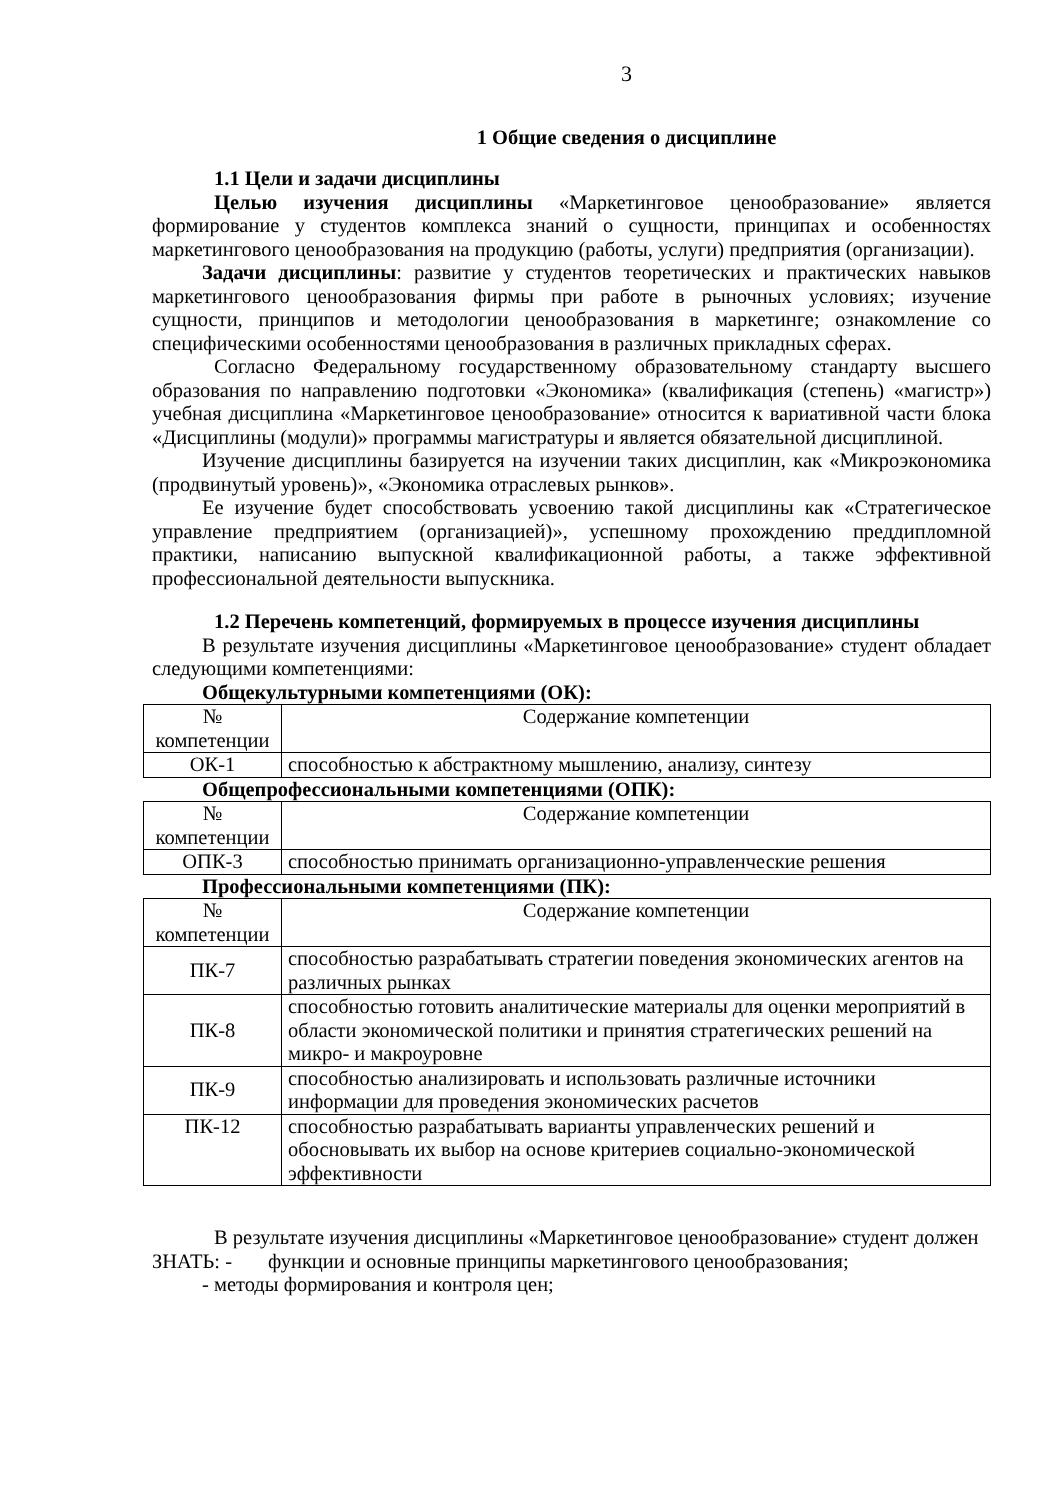3
1 Общие сведения о дисциплине
1.1 Цели и задачи дисциплины
Целью изучения дисциплины «Маркетинговое ценообразование» является формирование у студентов комплекса знаний о сущности, принципах и особенностях маркетингового ценообразования на продукцию (работы, услуги) предприятия (организации).
Задачи дисциплины: развитие у студентов теоретических и практических навыков маркетингового ценообразования фирмы при работе в рыночных условиях; изучение сущности, принципов и методологии ценообразования в маркетинге; ознакомление со специфическими особенностями ценообразования в различных прикладных сферах.
Согласно Федеральному государственному образовательному стандарту высшего образования по направлению подготовки «Экономика» (квалификация (степень) «магистр») учебная дисциплина «Маркетинговое ценообразование» относится к вариативной части блока «Дисциплины (модули)» программы магистратуры и является обязательной дисциплиной.
Изучение дисциплины базируется на изучении таких дисциплин, как «Микроэкономика (продвинутый уровень)», «Экономика отраслевых рынков».
Ее изучение будет способствовать усвоению такой дисциплины как «Стратегическое управление предприятием (организацией)», успешному прохождению преддипломной практики, написанию выпускной квалификационной работы, а также эффективной профессиональной деятельности выпускника.
1.2 Перечень компетенций, формируемых в процессе изучения дисциплины
В результате изучения дисциплины «Маркетинговое ценообразование» студент обладает следующими компетенциями:
Общекультурными компетенциями (ОК):
| № компетенции | Содержание компетенции |
| --- | --- |
| ОК-1 | способностью к абстрактному мышлению, анализу, синтезу |
Общепрофессиональными компетенциями (ОПК):
| № компетенции | Содержание компетенции |
| --- | --- |
| ОПК-3 | способностью принимать организационно-управленческие решения |
Профессиональными компетенциями (ПК):
| № компетенции | Содержание компетенции |
| --- | --- |
| ПК-7 | способностью разрабатывать стратегии поведения экономических агентов на различных рынках |
| ПК-8 | способностью готовить аналитические материалы для оценки мероприятий в области экономической политики и принятия стратегических решений на микро- и макроуровне |
| ПК-9 | способностью анализировать и использовать различные источники информации для проведения экономических расчетов |
| ПК-12 | способностью разрабатывать варианты управленческих решений и обосновывать их выбор на основе критериев социально-экономической эффективности |
В результате изучения дисциплины «Маркетинговое ценообразование» студент должен
ЗНАТЬ: - функции и основные принципы маркетингового ценообразования;
- методы формирования и контроля цен;